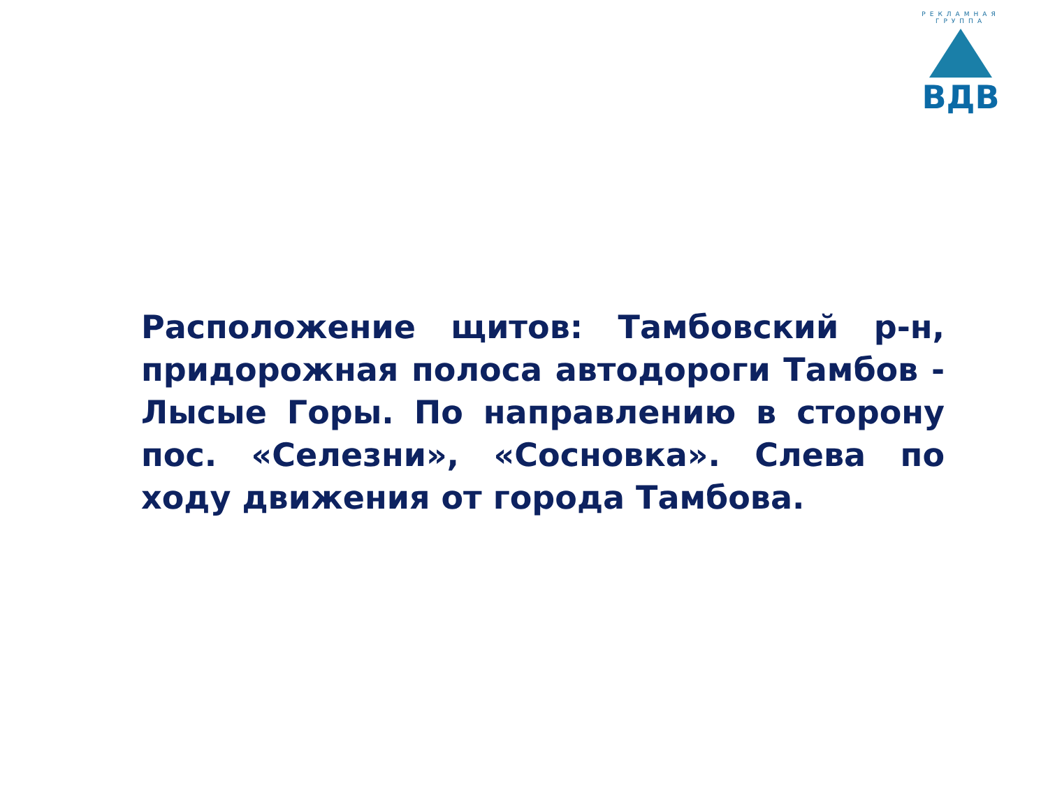РЕКЛАМНАЯ ГРУППА
ВДВ
Расположение щитов: Тамбовский р-н, придорожная полоса автодороги Тамбов - Лысые Горы. По направлению в сторону пос. «Селезни», «Сосновка». Слева по ходу движения от города Тамбова.